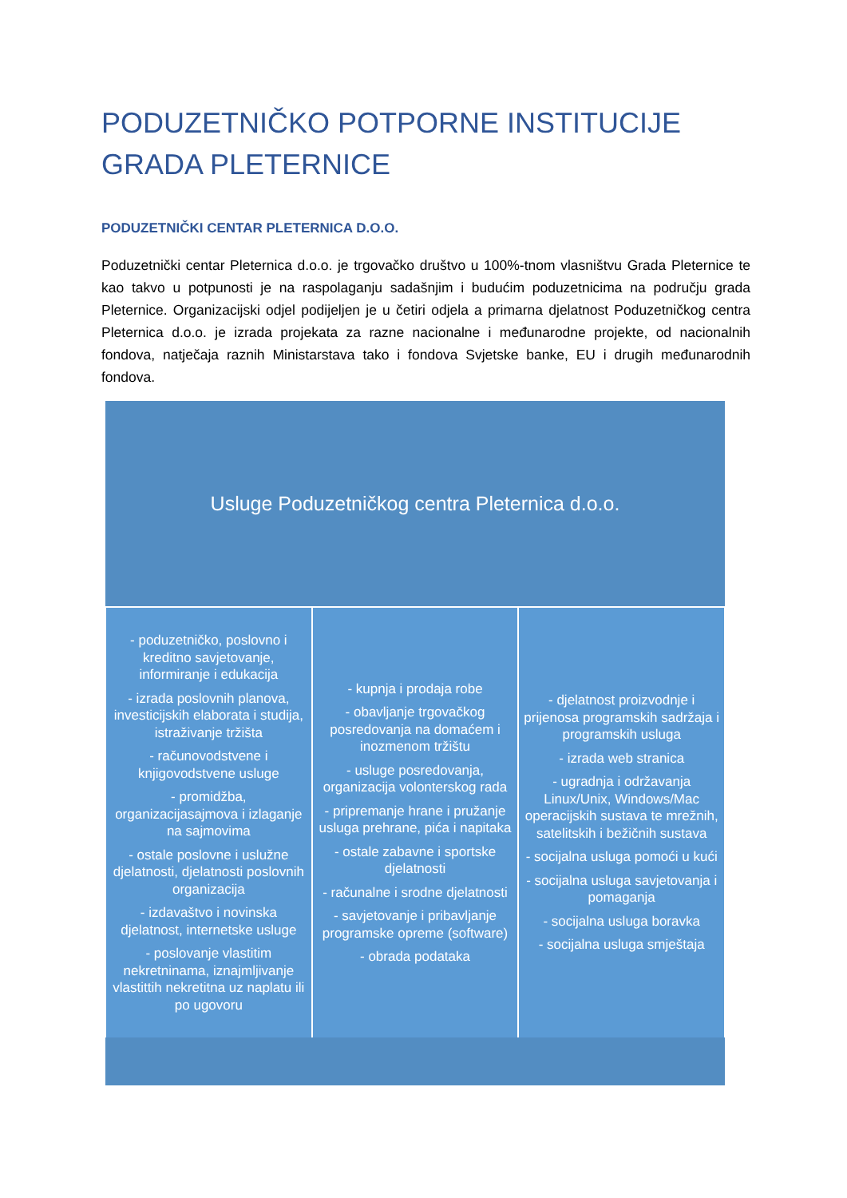PODUZETNIČKO POTPORNE INSTITUCIJE GRADA PLETERNICE
PODUZETNIČKI CENTAR PLETERNICA D.O.O.
Poduzetnički centar Pleternica d.o.o. je trgovačko društvo u 100%-tnom vlasništvu Grada Pleternice te kao takvo u potpunosti je na raspolaganju sadašnjim i budućim poduzetnicima na području grada Pleternice. Organizacijski odjel podijeljen je u četiri odjela a primarna djelatnost Poduzetničkog centra Pleternica d.o.o. je izrada projekata za razne nacionalne i međunarodne projekte, od nacionalnih fondova, natječaja raznih Ministarstava tako i fondova Svjetske banke, EU i drugih međunarodnih fondova.
Usluge Poduzetničkog centra Pleternica d.o.o.
- poduzetničko, poslovno i kreditno savjetovanje, informiranje i edukacija
- izrada poslovnih planova, investicijskih elaborata i studija, istraživanje tržišta
- računovodstvene i knjigovodstvene usluge
- promidžba, organizacijasajmova i izlaganje na sajmovima
- ostale poslovne i uslužne djelatnosti, djelatnosti poslovnih organizacija
- izdavaštvo i novinska djelatnost, internetske usluge
- poslovanje vlastitim nekretninama, iznajmljivanje vlastittih nekretitna uz naplatu ili po ugovoru
- kupnja i prodaja robe
- obavljanje trgovačkog posredovanja na domaćem i inozmenom tržištu
- usluge posredovanja, organizacija volonterskog rada
- pripremanje hrane i pružanje usluga prehrane, pića i napitaka
- ostale zabavne i sportske djelatnosti
- računalne i srodne djelatnosti
- savjetovanje i pribavljanje programske opreme (software)
- obrada podataka
- djelatnost proizvodnje i prijenosa programskih sadržaja i programskih usluga
- izrada web stranica
- ugradnja i održavanja Linux/Unix, Windows/Mac operacijskih sustava te mrežnih, satelitskih i bežičnih sustava
- socijalna usluga pomoći u kući
- socijalna usluga savjetovanja i pomaganja
- socijalna usluga boravka
- socijalna usluga smještaja